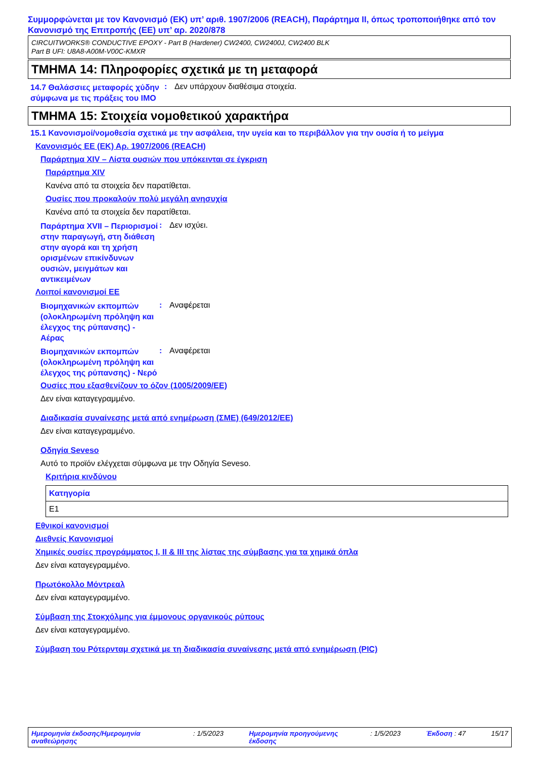Συμμορφώνεται με τον Κανονισμό (ΕΚ) υπ’ αριθ. 1907/2006 (REACH), Παράρτημα II, όπως τροποποιήθηκε από τον Κανονισμό της Επιτροπής (ΕΕ) υπ’ αρ. 2020/878
CIRCUITWORKS® CONDUCTIVE EPOXY - Part B (Hardener) CW2400, CW2400J, CW2400 BLK
Part B UFI: U8A8-A00M-V00C-KMXR
ΤΜΗΜΑ 14: Πληροφορίες σχετικά με τη μεταφορά
14.7 Θαλάσσιες μεταφορές χύδην σύμφωνα με τις πράξεις του IMO
: Δεν υπάρχουν διαθέσιμα στοιχεία.
ΤΜΗΜΑ 15: Στοιχεία νομοθετικού χαρακτήρα
15.1 Κανονισμοί/νομοθεσία σχετικά με την ασφάλεια, την υγεία και το περιβάλλον για την ουσία ή το μείγμα
Κανονισμός ΕΕ (ΕΚ) Αρ. 1907/2006 (REACH)
Παράρτημα XIV – Λίστα ουσιών που υπόκεινται σε έγκριση
Παράρτημα XIV
Κανένα από τα στοιχεία δεν παρατίθεται.
Ουσίες που προκαλούν πολύ μεγάλη ανησυχία
Κανένα από τα στοιχεία δεν παρατίθεται.
Παράρτημα XVII – Περιορισμοί στην παραγωγή, στη διάθεση στην αγορά και τη χρήση ορισμένων επικίνδυνων ουσιών, μειγμάτων και αντικειμένων
: Δεν ισχύει.
Λοιποί κανονισμοί ΕΕ
Βιομηχανικών εκπομπών (ολοκληρωμένη πρόληψη και έλεγχος της ρύπανσης) - Αέρας
: Αναφέρεται
Βιομηχανικών εκπομπών (ολοκληρωμένη πρόληψη και έλεγχος της ρύπανσης) - Νερό
: Αναφέρεται
Ουσίες που εξασθενίζουν το όζον (1005/2009/ΕΕ)
Δεν είναι καταγεγραμμένο.
Διαδικασία συναίνεσης μετά από ενημέρωση (ΣΜΕ) (649/2012/ΕΕ)
Δεν είναι καταγεγραμμένο.
Οδηγία Seveso
Αυτό το προϊόν ελέγχεται σύμφωνα με την Οδηγία Seveso.
Κριτήρια κινδύνου
| Κατηγορία |
| --- |
| E1 |
Εθνικοί κανονισμοί
Διεθνείς Κανονισμοί
Χημικές ουσίες προγράμματος I, II & III της λίστας της σύμβασης για τα χημικά όπλα
Δεν είναι καταγεγραμμένο.
Πρωτόκολλο Μόντρεαλ
Δεν είναι καταγεγραμμένο.
Σύμβαση της Στοκχόλμης για έμμονους οργανικούς ρύπους
Δεν είναι καταγεγραμμένο.
Σύμβαση του Ρότερνταμ σχετικά με τη διαδικασία συναίνεσης μετά από ενημέρωση (PIC)
Ημερομηνία έκδοσης/Ημερομηνία αναθεώρησης: 1/5/2023 Ημερομηνία προηγούμενης έκδοσης: 1/5/2023 Έκδοση : 47 15/17